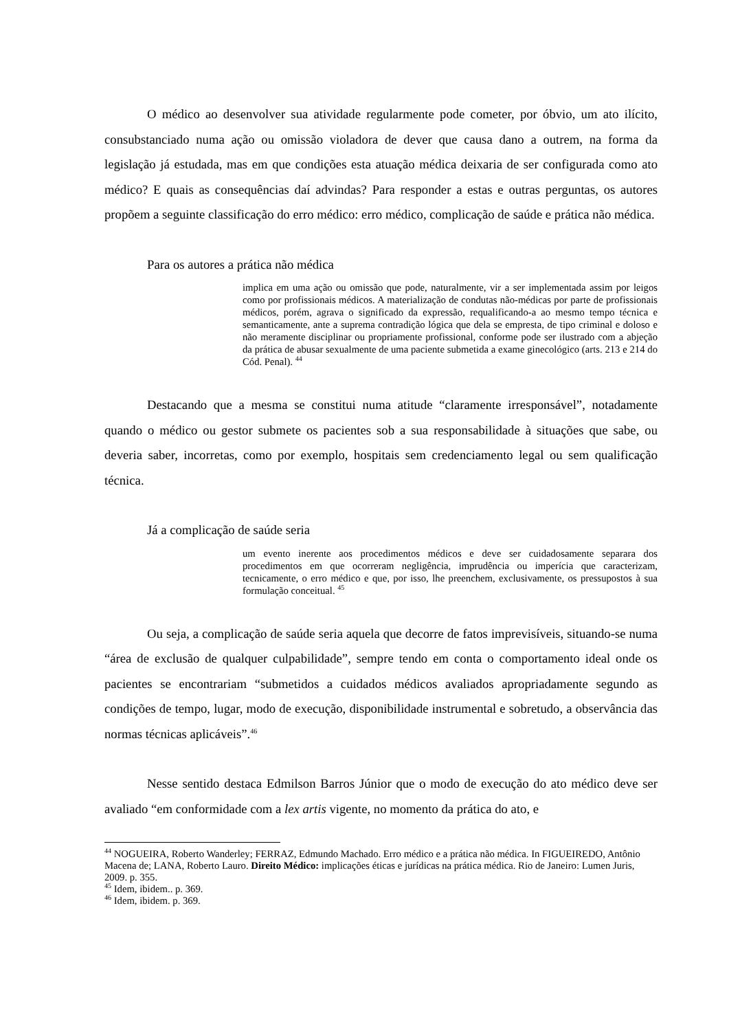O médico ao desenvolver sua atividade regularmente pode cometer, por óbvio, um ato ilícito, consubstanciado numa ação ou omissão violadora de dever que causa dano a outrem, na forma da legislação já estudada, mas em que condições esta atuação médica deixaria de ser configurada como ato médico? E quais as consequências daí advindas? Para responder a estas e outras perguntas, os autores propõem a seguinte classificação do erro médico: erro médico, complicação de saúde e prática não médica.
Para os autores a prática não médica
implica em uma ação ou omissão que pode, naturalmente, vir a ser implementada assim por leigos como por profissionais médicos. A materialização de condutas não-médicas por parte de profissionais médicos, porém, agrava o significado da expressão, requalificando-a ao mesmo tempo técnica e semanticamente, ante a suprema contradição lógica que dela se empresta, de tipo criminal e doloso e não meramente disciplinar ou propriamente profissional, conforme pode ser ilustrado com a abjeção da prática de abusar sexualmente de uma paciente submetida a exame ginecológico (arts. 213 e 214 do Cód. Penal). <sup>44</sup>
Destacando que a mesma se constitui numa atitude “claramente irresponsável”, notadamente quando o médico ou gestor submete os pacientes sob a sua responsabilidade à situações que sabe, ou deveria saber, incorretas, como por exemplo, hospitais sem credenciamento legal ou sem qualificação técnica.
Já a complicação de saúde seria
um evento inerente aos procedimentos médicos e deve ser cuidadosamente separara dos procedimentos em que ocorreram negligência, imprudência ou imperícia que caracterizam, tecnicamente, o erro médico e que, por isso, lhe preenchem, exclusivamente, os pressupostos à sua formulação conceitual. <sup>45</sup>
Ou seja, a complicação de saúde seria aquela que decorre de fatos imprevisíveis, situando-se numa “área de exclusão de qualquer culpabilidade”, sempre tendo em conta o comportamento ideal onde os pacientes se encontrariam “submetidos a cuidados médicos avaliados apropriadamente segundo as condições de tempo, lugar, modo de execução, disponibilidade instrumental e sobretudo, a observância das normas técnicas aplicáveis”.<sup>46</sup>
Nesse sentido destaca Edmilson Barros Júnior que o modo de execução do ato médico deve ser avaliado “em conformidade com a lex artis vigente, no momento da prática do ato, e
<sup>44</sup> NOGUEIRA, Roberto Wanderley; FERRAZ, Edmundo Machado. Erro médico e a prática não médica. In FIGUEIREDO, Antônio Macena de; LANA, Roberto Lauro. Direito Médico: implicações éticas e jurídicas na prática médica. Rio de Janeiro: Lumen Juris, 2009. p. 355.
<sup>45</sup> Idem, ibidem.. p. 369.
<sup>46</sup> Idem, ibidem. p. 369.